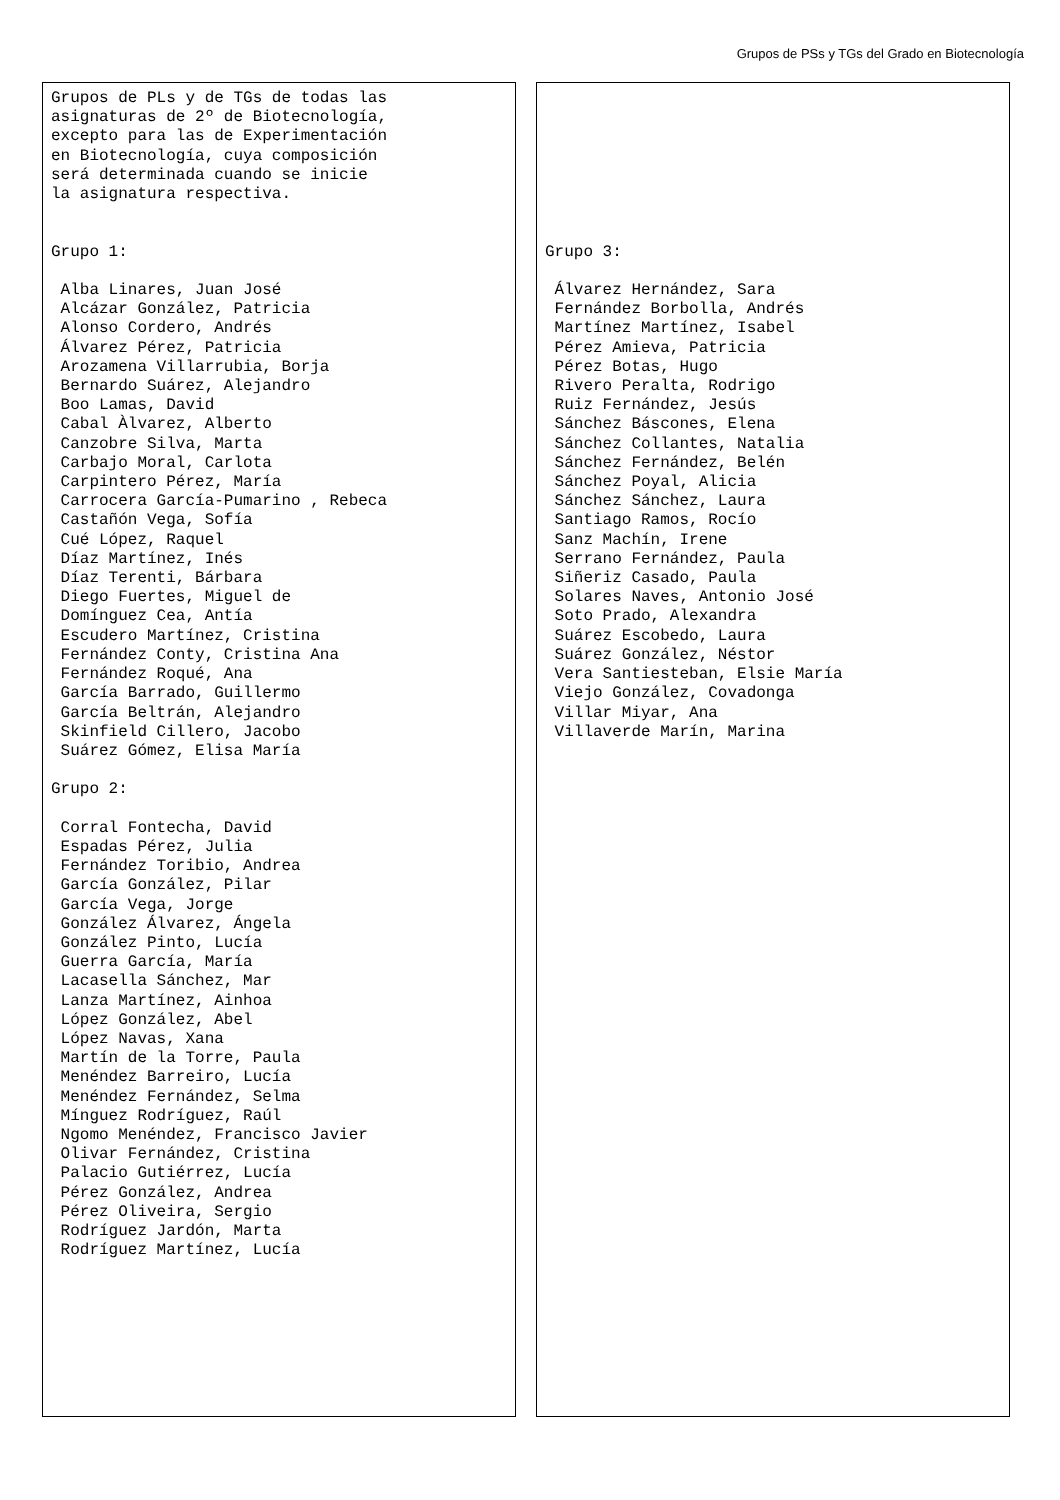Grupos de PSs y TGs del Grado en Biotecnología
Grupos de PLs y de TGs de todas las asignaturas de 2º de Biotecnología, excepto para las de Experimentación en Biotecnología, cuya composición será determinada cuando se inicie la asignatura respectiva. Grupo 1: Alba Linares, Juan José Alcázar González, Patricia Alonso Cordero, Andrés Álvarez Pérez, Patricia Arozamena Villarrubia, Borja Bernardo Suárez, Alejandro Boo Lamas, David Cabal Àlvarez, Alberto Canzobre Silva, Marta Carbajo Moral, Carlota Carpintero Pérez, María Carrocera García-Pumarino , Rebeca Castañón Vega, Sofía Cué López, Raquel Díaz Martínez, Inés Díaz Terenti, Bárbara Diego Fuertes, Miguel de Domínguez Cea, Antía Escudero Martínez, Cristina Fernández Conty, Cristina Ana Fernández Roqué, Ana García Barrado, Guillermo García Beltrán, Alejandro Skinfield Cillero, Jacobo Suárez Gómez, Elisa María Grupo 2: Corral Fontecha, David Espadas Pérez, Julia Fernández Toribio, Andrea García González, Pilar García Vega, Jorge González Álvarez, Ángela González Pinto, Lucía Guerra García, María Lacasella Sánchez, Mar Lanza Martínez, Ainhoa López González, Abel López Navas, Xana Martín de la Torre, Paula Menéndez Barreiro, Lucía Menéndez Fernández, Selma Mínguez Rodríguez, Raúl Ngomo Menéndez, Francisco Javier Olivar Fernández, Cristina Palacio Gutiérrez, Lucía Pérez González, Andrea Pérez Oliveira, Sergio Rodríguez Jardón, Marta Rodríguez Martínez, Lucía
Grupo 3: Álvarez Hernández, Sara Fernández Borbolla, Andrés Martínez Martínez, Isabel Pérez Amieva, Patricia Pérez Botas, Hugo Rivero Peralta, Rodrigo Ruiz Fernández, Jesús Sánchez Báscones, Elena Sánchez Collantes, Natalia Sánchez Fernández, Belén Sánchez Poyal, Alicia Sánchez Sánchez, Laura Santiago Ramos, Rocío Sanz Machín, Irene Serrano Fernández, Paula Siñeriz Casado, Paula Solares Naves, Antonio José Soto Prado, Alexandra Suárez Escobedo, Laura Suárez González, Néstor Vera Santiesteban, Elsie María Viejo González, Covadonga Villar Miyar, Ana Villaverde Marín, Marina